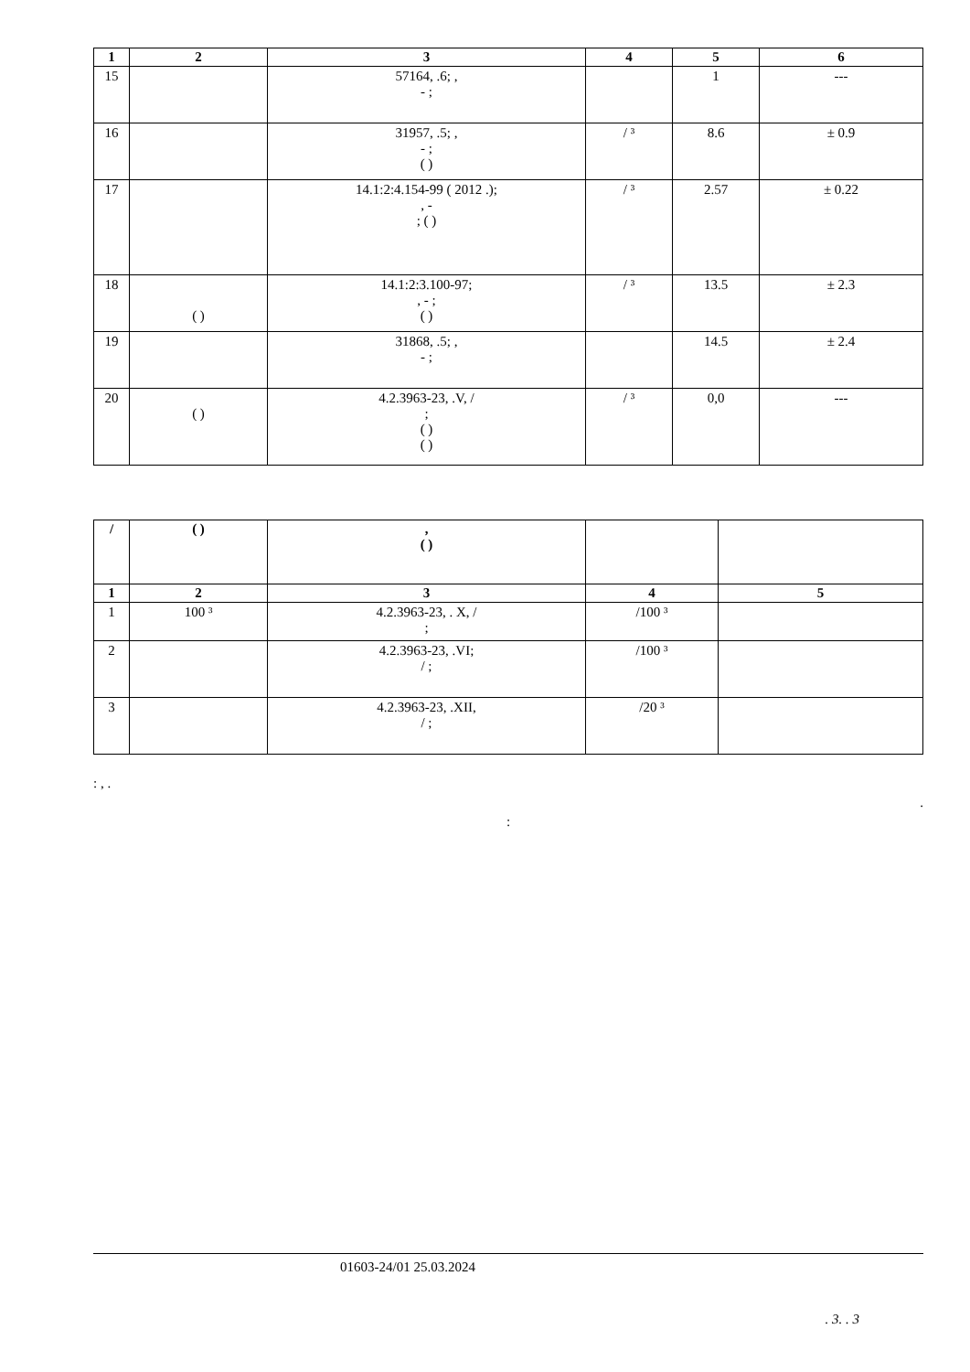| 1 | 2 | 3 | 4 | 5 | 6 |
| --- | --- | --- | --- | --- | --- |
| 15 | | 57164, .6; , - ; | | 1 | --- |
| 16 | | 31957, .5; , - ; ( ) | / ³ | 8.6 | ± 0.9 |
| 17 | | 14.1:2:4.154-99 ( 2012 .); , - ; ( ) | / ³ | 2.57 | ± 0.22 |
| 18 | ( ) | 14.1:2:3.100-97; , - ; ( ) | / ³ | 13.5 | ± 2.3 |
| 19 | | 31868, .5; , - ; | | 14.5 | ± 2.4 |
| 20 | ( ) | 4.2.3963-23, .V, / ; ( ) ( ) | / ³ | 0,0 | --- |
| / | ( ) | , ( ) | | |
| --- | --- | --- | --- | --- |
| 1 | 2 | 3 | 4 | 5 |
| 1 | 100 ³ | 4.2.3963-23, . X, / ; | /100 ³ | |
| 2 | | 4.2.3963-23, .VI; / ; | /100 ³ | |
| 3 | | 4.2.3963-23, .XII, / ; | /20 ³ | |
: , .
.
:
01603-24/01 25.03.2024
. 3. . 3